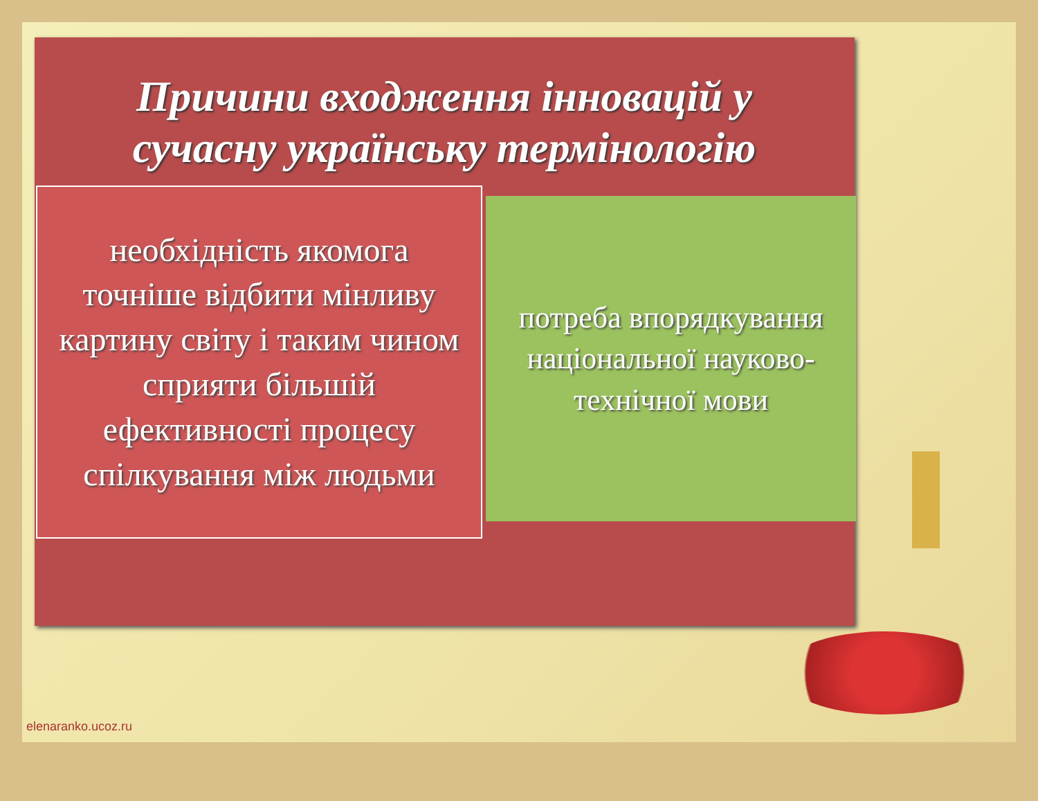Причини входження інновацій у сучасну українську термінологію
необхідність якомога точніше відбити мінливу картину світу і таким чином сприяти більшій ефективності процесу спілкування між людьми
потреба впорядкування національної науково-технічної мови
elenaranko.ucoz.ru